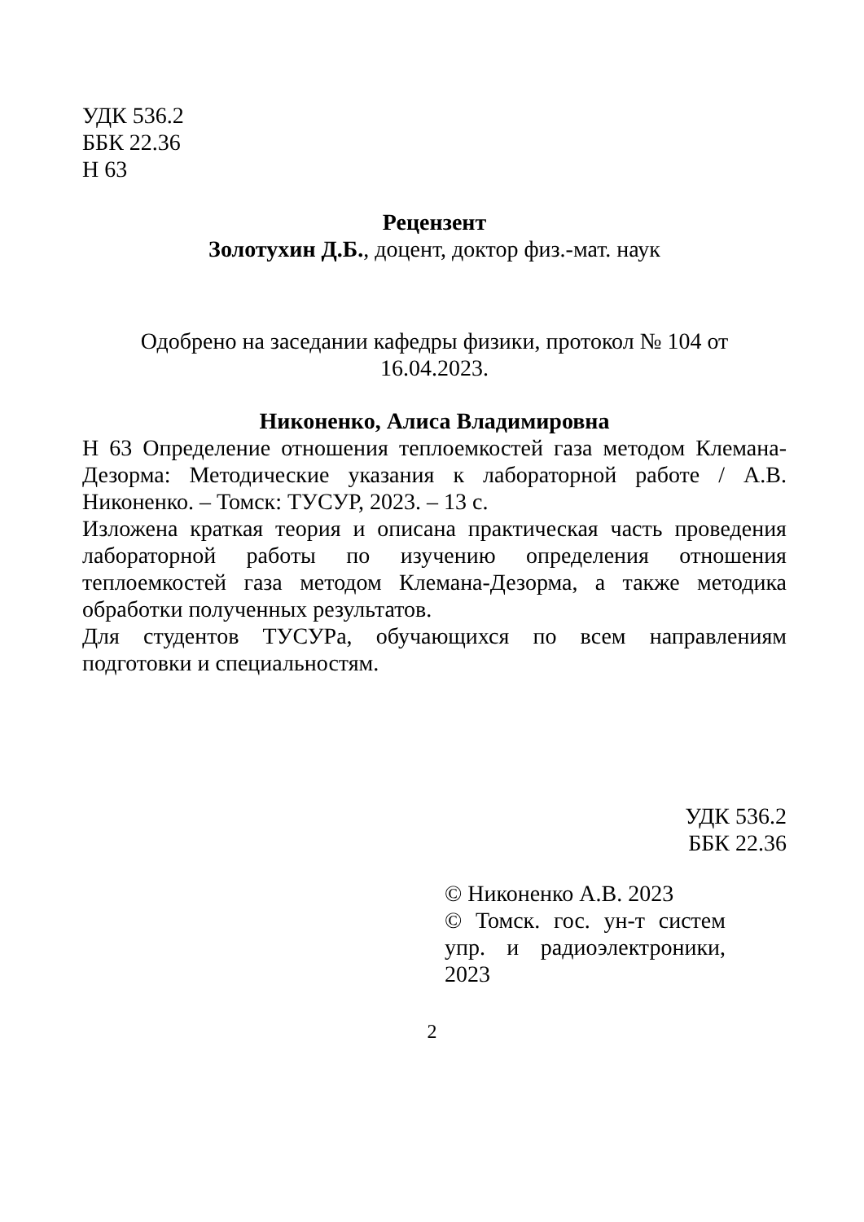УДК 536.2
ББК 22.36
Н 63
Рецензент
Золотухин Д.Б., доцент, доктор физ.-мат. наук
Одобрено на заседании кафедры физики, протокол № 104 от
16.04.2023.
Никоненко, Алиса Владимировна
Н 63 Определение отношения теплоемкостей газа методом Клемана-Дезорма: Методические указания к лабораторной работе / А.В. Никоненко. – Томск: ТУСУР, 2023. – 13 с.
Изложена краткая теория и описана практическая часть проведения лабораторной работы по изучению определения отношения теплоемкостей газа методом Клемана-Дезорма, а также методика обработки полученных результатов.
Для студентов ТУСУРа, обучающихся по всем направлениям подготовки и специальностям.
УДК 536.2
ББК 22.36
© Никоненко А.В. 2023
© Томск. гос. ун-т систем упр. и радиоэлектроники, 2023
2